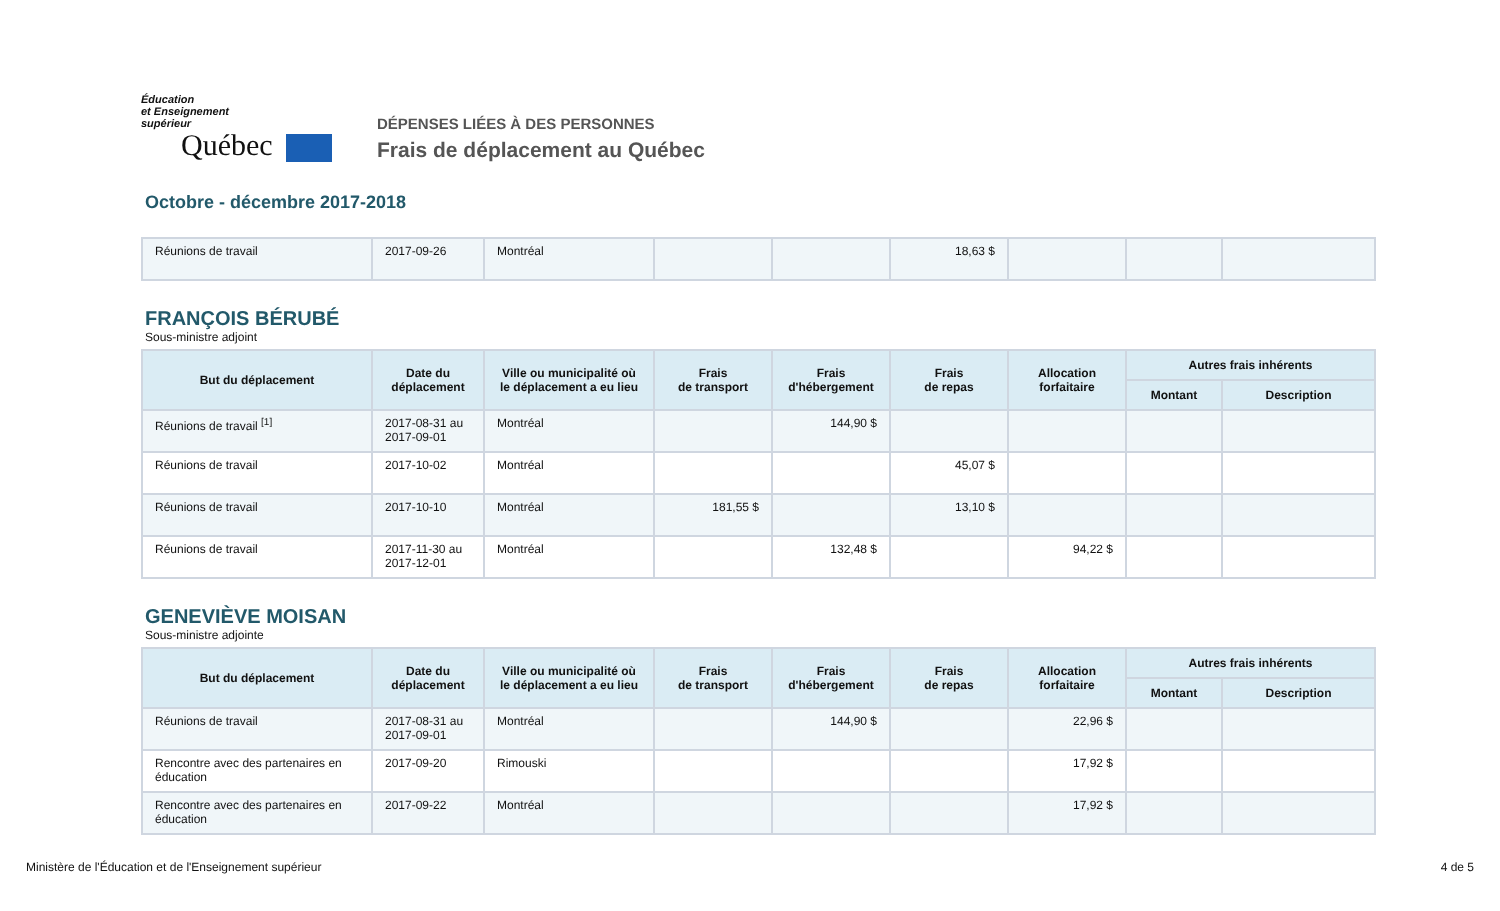Éducation
et Enseignement
supérieur
Québec
DÉPENSES LIÉES À DES PERSONNES
Frais de déplacement au Québec
Octobre - décembre 2017-2018
| Réunions de travail | 2017-09-26 | Montréal | | | 18,63 $ | | | |
FRANÇOIS BÉRUBÉ
Sous-ministre adjoint
| But du déplacement | Date du déplacement | Ville ou municipalité où le déplacement a eu lieu | Frais de transport | Frais d'hébergement | Frais de repas | Allocation forfaitaire | Autres frais inhérents | |
| --- | --- | --- | --- | --- | --- | --- | --- | --- |
| | | | | | | | Montant | Description |
| Réunions de travail <sup>[1]</sup> | 2017-08-31 au 2017-09-01 | Montréal | | 144,90 $ | | | | |
| Réunions de travail | 2017-10-02 | Montréal | | | 45,07 $ | | | |
| Réunions de travail | 2017-10-10 | Montréal | 181,55 $ | | 13,10 $ | | | |
| Réunions de travail | 2017-11-30 au 2017-12-01 | Montréal | | 132,48 $ | | 94,22 $ | | |
GENEVIÈVE MOISAN
Sous-ministre adjointe
| But du déplacement | Date du déplacement | Ville ou municipalité où le déplacement a eu lieu | Frais de transport | Frais d'hébergement | Frais de repas | Allocation forfaitaire | Autres frais inhérents | |
| --- | --- | --- | --- | --- | --- | --- | --- | --- |
| | | | | | | | Montant | Description |
| Réunions de travail | 2017-08-31 au 2017-09-01 | Montréal | | 144,90 $ | | 22,96 $ | | |
| Rencontre avec des partenaires en éducation | 2017-09-20 | Rimouski | | | | 17,92 $ | | |
| Rencontre avec des partenaires en éducation | 2017-09-22 | Montréal | | | | 17,92 $ | | |
Ministère de l'Éducation et de l'Enseignement supérieur 4 de 5